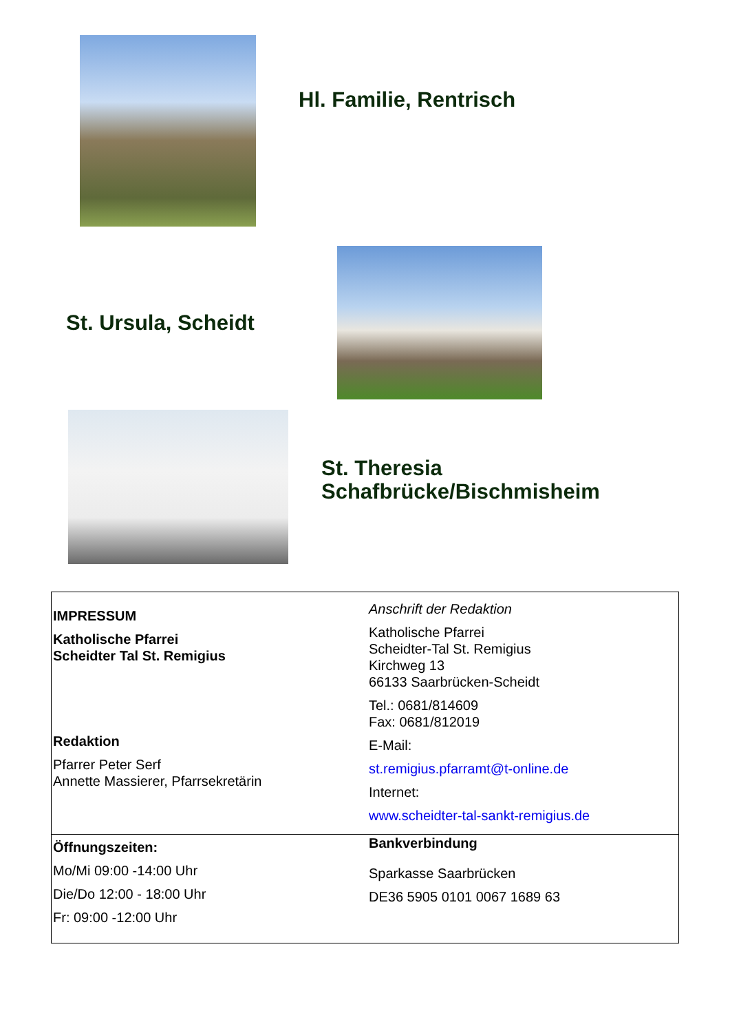Hl. Familie, Rentrisch
St. Ursula, Scheidt
St. Theresia
Schafbrücke/Bischmisheim
| IMPRESSUM Katholische Pfarrei Scheidter Tal St. Remigius Redaktion Pfarrer Peter Serf Annette Massierer, Pfarrsekretärin | Anschrift der Redaktion Katholische Pfarrei Scheidter-Tal St. Remigius Kirchweg 13 66133 Saarbrücken-Scheidt Tel.: 0681/814609 Fax: 0681/812019 E-Mail: st.remigius.pfarramt@t-online.de Internet: www.scheidter-tal-sankt-remigius.de |
| Öffnungszeiten: Mo/Mi 09:00 -14:00 Uhr Die/Do 12:00 - 18:00 Uhr Fr: 09:00 -12:00 Uhr | Bankverbindung Sparkasse Saarbrücken DE36 5905 0101 0067 1689 63 |